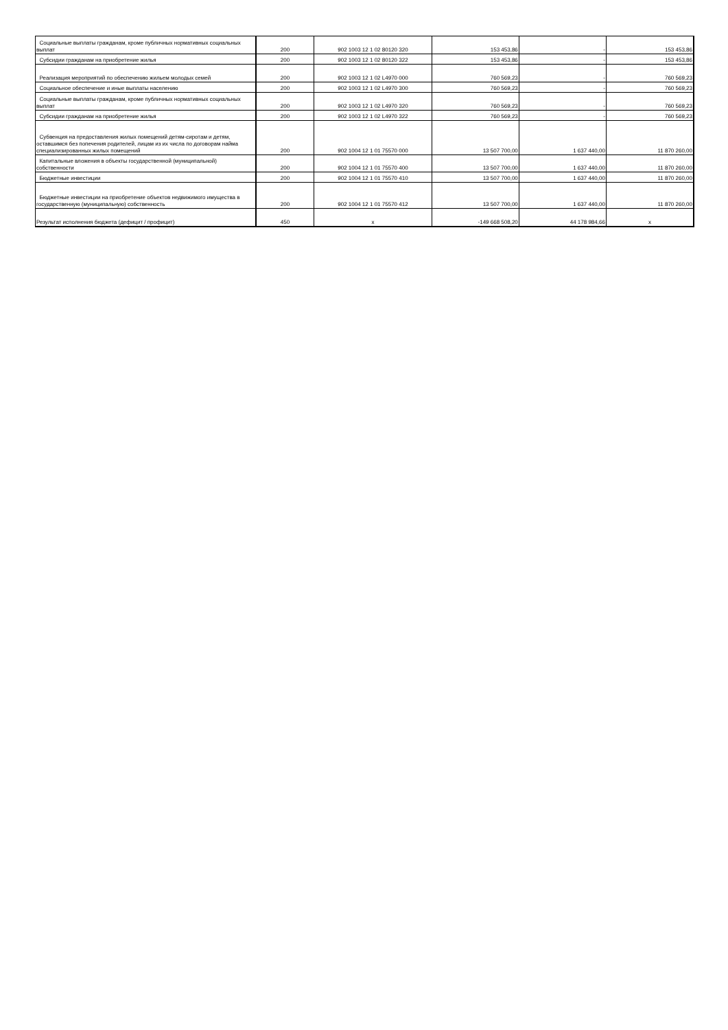| Социальные выплаты гражданам, кроме публичных нормативных социальных выплат | 200 | 902 1003 12 1 02 80120 320 | 153 453,86 | - | 153 453,86 |
| Субсидии гражданам на приобретение жилья | 200 | 902 1003 12 1 02 80120 322 | 153 453,86 | - | 153 453,86 |
| Реализация мероприятий по обеспечению жильем молодых семей | 200 | 902 1003 12 1 02 L4970 000 | 760 569,23 | - | 760 569,23 |
| Социальное обеспечение и иные выплаты населению | 200 | 902 1003 12 1 02 L4970 300 | 760 569,23 | - | 760 569,23 |
| Социальные выплаты гражданам, кроме публичных нормативных социальных выплат | 200 | 902 1003 12 1 02 L4970 320 | 760 569,23 | - | 760 569,23 |
| Субсидии гражданам на приобретение жилья | 200 | 902 1003 12 1 02 L4970 322 | 760 569,23 | - | 760 569,23 |
| Субвенция на предоставления жилых помещений детям-сиротам и детям, оставшимся без попечения родителей, лицам из их числа по договорам найма специализированных жилых помещений | 200 | 902 1004 12 1 01 75570 000 | 13 507 700,00 | 1 637 440,00 | 11 870 260,00 |
| Капитальные вложения в объекты государственной (муниципальной) собственности | 200 | 902 1004 12 1 01 75570 400 | 13 507 700,00 | 1 637 440,00 | 11 870 260,00 |
| Бюджетные инвестиции | 200 | 902 1004 12 1 01 75570 410 | 13 507 700,00 | 1 637 440,00 | 11 870 260,00 |
| Бюджетные инвестиции на приобретение объектов недвижимого имущества в государственную (муниципальную) собственность | 200 | 902 1004 12 1 01 75570 412 | 13 507 700,00 | 1 637 440,00 | 11 870 260,00 |
| Результат исполнения бюджета (дефицит / профицит) | 450 | x | -149 668 508,20 | 44 178 984,66 | x |